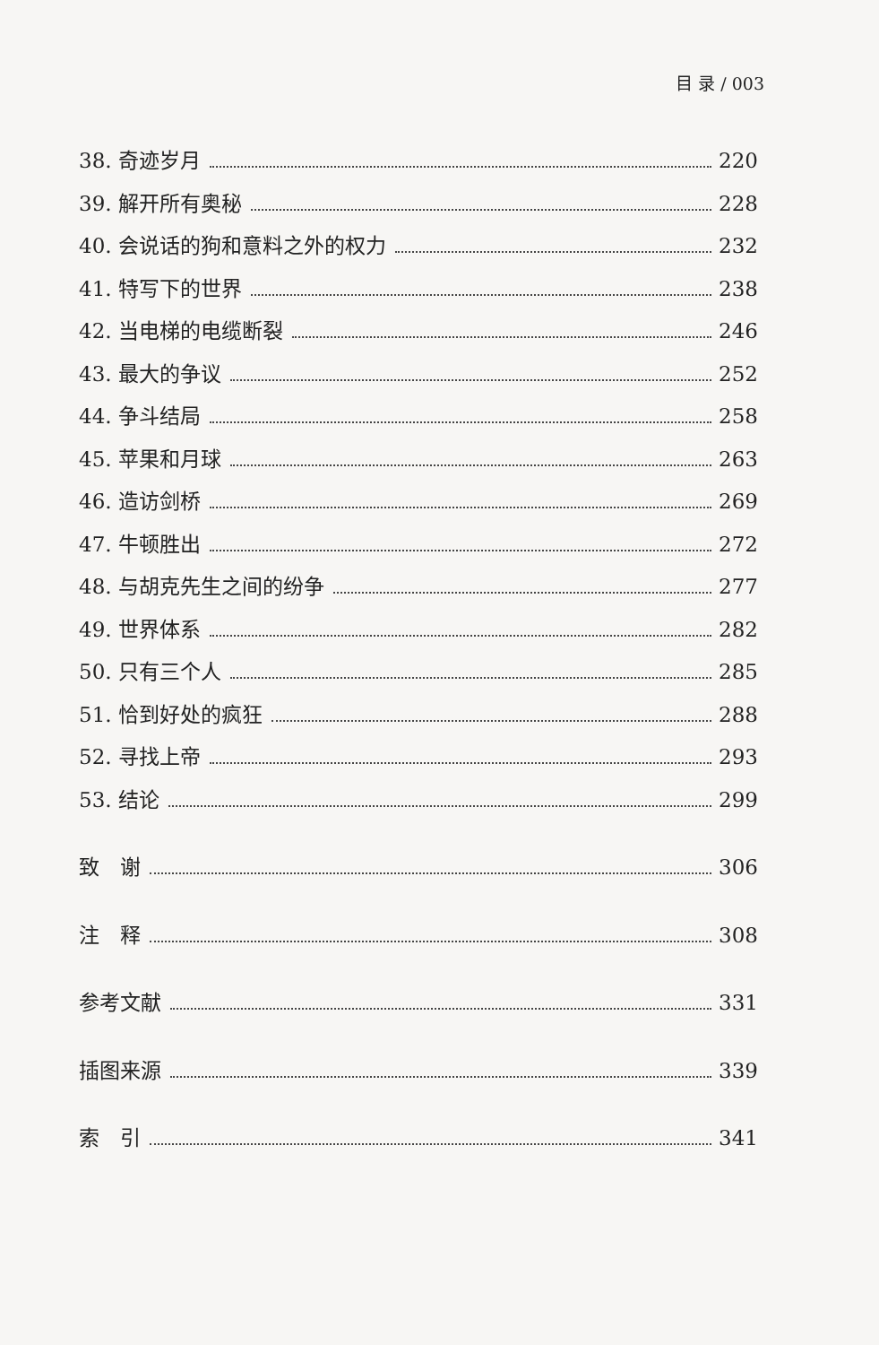目 录 / 003
38. 奇迹岁月 220
39. 解开所有奥秘 228
40. 会说话的狗和意料之外的权力 232
41. 特写下的世界 238
42. 当电梯的电缆断裂 246
43. 最大的争议 252
44. 争斗结局 258
45. 苹果和月球 263
46. 造访剑桥 269
47. 牛顿胜出 272
48. 与胡克先生之间的纷争 277
49. 世界体系 282
50. 只有三个人 285
51. 恰到好处的疯狂 288
52. 寻找上帝 293
53. 结论 299
致　谢 306
注　释 308
参考文献 331
插图来源 339
索　引 341